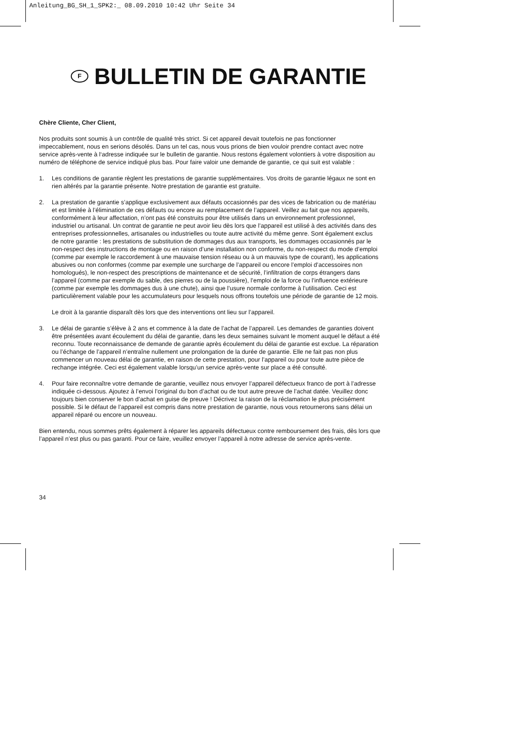Anleitung_BG_SH_1_SPK2:_ 08.09.2010 10:42 Uhr Seite 34
F BULLETIN DE GARANTIE
Chère Cliente, Cher Client,
Nos produits sont soumis à un contrôle de qualité très strict. Si cet appareil devait toutefois ne pas fonctionner impeccablement, nous en serions désolés. Dans un tel cas, nous vous prions de bien vouloir prendre contact avec notre service après-vente à l‘adresse indiquée sur le bulletin de garantie. Nous restons également volontiers à votre disposition au numéro de téléphone de service indiqué plus bas. Pour faire valoir une demande de garantie, ce qui suit est valable :
1. Les conditions de garantie règlent les prestations de garantie supplémentaires. Vos droits de garantie légaux ne sont en rien altérés par la garantie présente. Notre prestation de garantie est gratuite.
2. La prestation de garantie s’applique exclusivement aux défauts occasionnés par des vices de fabrication ou de matériau et est limitée à l’élimination de ces défauts ou encore au remplacement de l’appareil. Veillez au fait que nos appareils, conformément à leur affectation, n’ont pas été construits pour être utilisés dans un environnement professionnel, industriel ou artisanal. Un contrat de garantie ne peut avoir lieu dès lors que l’appareil est utilisé à des activités dans des entreprises professionnelles, artisanales ou industrielles ou toute autre activité du même genre. Sont également exclus de notre garantie : les prestations de substitution de dommages dus aux transports, les dommages occasionnés par le non-respect des instructions de montage ou en raison d’une installation non conforme, du non-respect du mode d’emploi (comme par exemple le raccordement à une mauvaise tension réseau ou à un mauvais type de courant), les applications abusives ou non conformes (comme par exemple une surcharge de l’appareil ou encore l’emploi d’accessoires non homologués), le non-respect des prescriptions de maintenance et de sécurité, l’infiltration de corps étrangers dans l’appareil (comme par exemple du sable, des pierres ou de la poussière), l’emploi de la force ou l’influence extérieure (comme par exemple les dommages dus à une chute), ainsi que l’usure normale conforme à l’utilisation. Ceci est particulièrement valable pour les accumulateurs pour lesquels nous offrons toutefois une période de garantie de 12 mois.
Le droit à la garantie disparaît dès lors que des interventions ont lieu sur l’appareil.
3. Le délai de garantie s’élève à 2 ans et commence à la date de l’achat de l’appareil. Les demandes de garanties doivent être présentées avant écoulement du délai de garantie, dans les deux semaines suivant le moment auquel le défaut a été reconnu. Toute reconnaissance de demande de garantie après écoulement du délai de garantie est exclue. La réparation ou l’échange de l’appareil n’entraîne nullement une prolongation de la durée de garantie. Elle ne fait pas non plus commencer un nouveau délai de garantie, en raison de cette prestation, pour l’appareil ou pour toute autre pièce de rechange intégrée. Ceci est également valable lorsqu’un service après-vente sur place a été consulté.
4. Pour faire reconnaître votre demande de garantie, veuillez nous envoyer l’appareil défectueux franco de port à l’adresse indiquée ci-dessous. Ajoutez à l’envoi l’original du bon d’achat ou de tout autre preuve de l’achat datée. Veuillez donc toujours bien conserver le bon d’achat en guise de preuve ! Décrivez la raison de la réclamation le plus précisément possible. Si le défaut de l’appareil est compris dans notre prestation de garantie, nous vous retournerons sans délai un appareil réparé ou encore un nouveau.
Bien entendu, nous sommes prêts également à réparer les appareils défectueux contre remboursement des frais, dès lors que l’appareil n’est plus ou pas garanti. Pour ce faire, veuillez envoyer l’appareil à notre adresse de service après-vente.
34